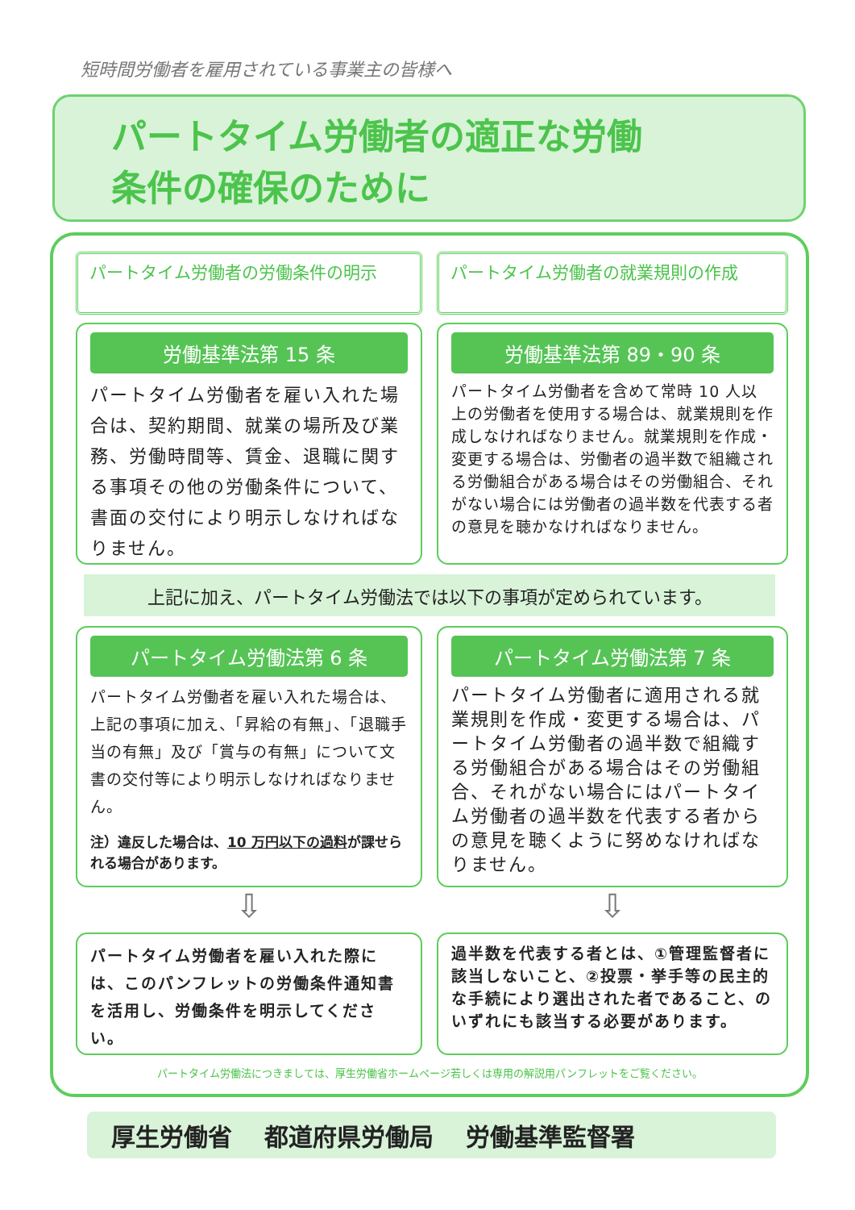短時間労働者を雇用されている事業主の皆様へ
パートタイム労働者の適正な労働
条件の確保のために
パートタイム労働者の労働条件の明示
労働基準法第 15 条
パートタイム労働者を雇い入れた場合は、契約期間、就業の場所及び業務、労働時間等、賃金、退職に関する事項その他の労働条件について、書面の交付により明示しなければなりません。
パートタイム労働者の就業規則の作成
労働基準法第 89・90 条
パートタイム労働者を含めて常時 10 人以上の労働者を使用する場合は、就業規則を作成しなければなりません。就業規則を作成・変更する場合は、労働者の過半数で組織される労働組合がある場合はその労働組合、それがない場合には労働者の過半数を代表する者の意見を聴かなければなりません。
上記に加え、パートタイム労働法では以下の事項が定められています。
パートタイム労働法第 6 条
パートタイム労働者を雇い入れた場合は、上記の事項に加え、「昇給の有無」、「退職手当の有無」及び「賞与の有無」について文書の交付等により明示しなければなりません。
注）違反した場合は、10 万円以下の過料が課せられる場合があります。
パートタイム労働法第 7 条
パートタイム労働者に適用される就業規則を作成・変更する場合は、パートタイム労働者の過半数で組織する労働組合がある場合はその労働組合、それがない場合にはパートタイム労働者の過半数を代表する者からの意見を聴くように努めなければなりません。
⇩
⇩
パートタイム労働者を雇い入れた際には、このパンフレットの労働条件通知書を活用し、労働条件を明示してください。
過半数を代表する者とは、①管理監督者に該当しないこと、②投票・挙手等の民主的な手続により選出された者であること、のいずれにも該当する必要があります。
パートタイム労働法につきましては、厚生労働省ホームページ若しくは専用の解説用パンフレットをご覧ください。
厚生労働省 都道府県労働局 労働基準監督署